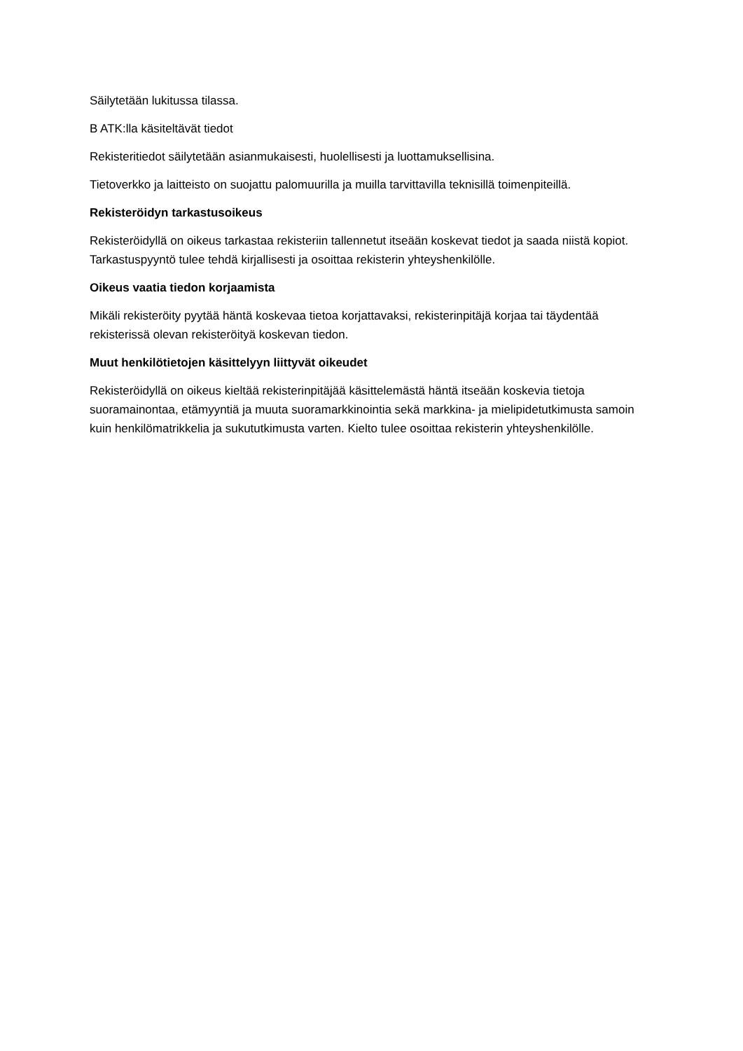Säilytetään lukitussa tilassa.
B ATK:lla käsiteltävät tiedot
Rekisteritiedot säilytetään asianmukaisesti, huolellisesti ja luottamuksellisina.
Tietoverkko ja laitteisto on suojattu palomuurilla ja muilla tarvittavilla teknisillä toimenpiteillä.
Rekisteröidyn tarkastusoikeus
Rekisteröidyllä on oikeus tarkastaa rekisteriin tallennetut itseään koskevat tiedot ja saada niistä kopiot. Tarkastuspyyntö tulee tehdä kirjallisesti ja osoittaa rekisterin yhteyshenkilölle.
Oikeus vaatia tiedon korjaamista
Mikäli rekisteröity pyytää häntä koskevaa tietoa korjattavaksi, rekisterinpitäjä korjaa tai täydentää rekisterissä olevan rekisteröityä koskevan tiedon.
Muut henkilötietojen käsittelyyn liittyvät oikeudet
Rekisteröidyllä on oikeus kieltää rekisterinpitäjää käsittelemästä häntä itseään koskevia tietoja suoramainontaa, etämyyntiä ja muuta suoramarkkinointia sekä markkina- ja mielipidetutkimusta samoin kuin henkilömatrikkelia ja sukututkimusta varten. Kielto tulee osoittaa rekisterin yhteyshenkilölle.